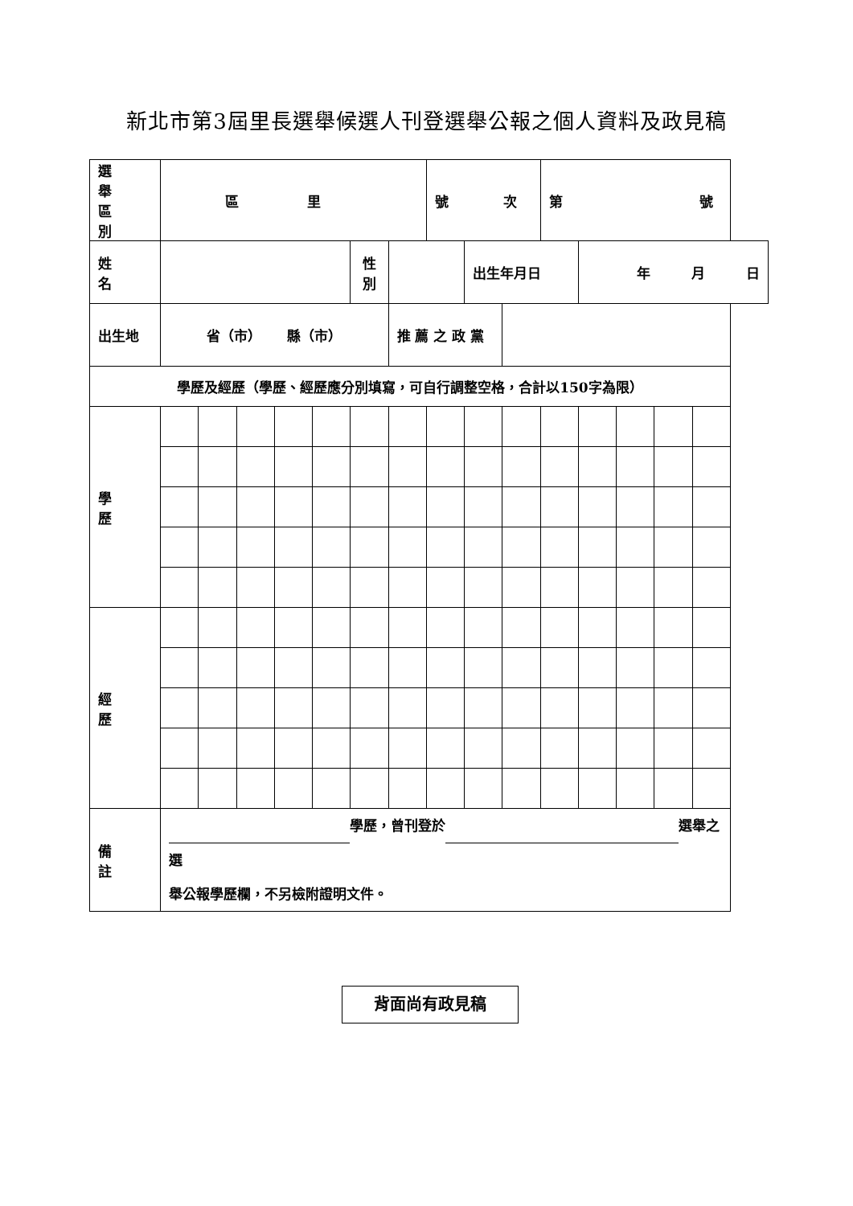新北市第3屆里長選舉候選人刊登選舉公報之個人資料及政見稿
| 選 舉 區 別 | 區 里 | | | | | | | 號 次 | | | 第 號 | | | | |
| 姓 名 | | | | | | 性 別 | | | 出生年月日 | | | 年 月 日 | | | |
| 出生地 | 省（市） 縣（市） | | | | | | 推 薦 之 政 黨 | | | | | | | | |
| 學歷及經歷（學歷、經歷應分別填寫，可自行調整空格，合計以150字為限） | | | | | | | | | | | | | | | |
| 學 歷 | | | | | | | | | | | | | | | |
| 經 歷 | | | | | | | | | | | | | | | |
| 備 註 | 學歷，曾刊登於 選舉之選 舉公報學歷欄，不另檢附證明文件。 | | | | | | | | | | | | | | |
背面尚有政見稿